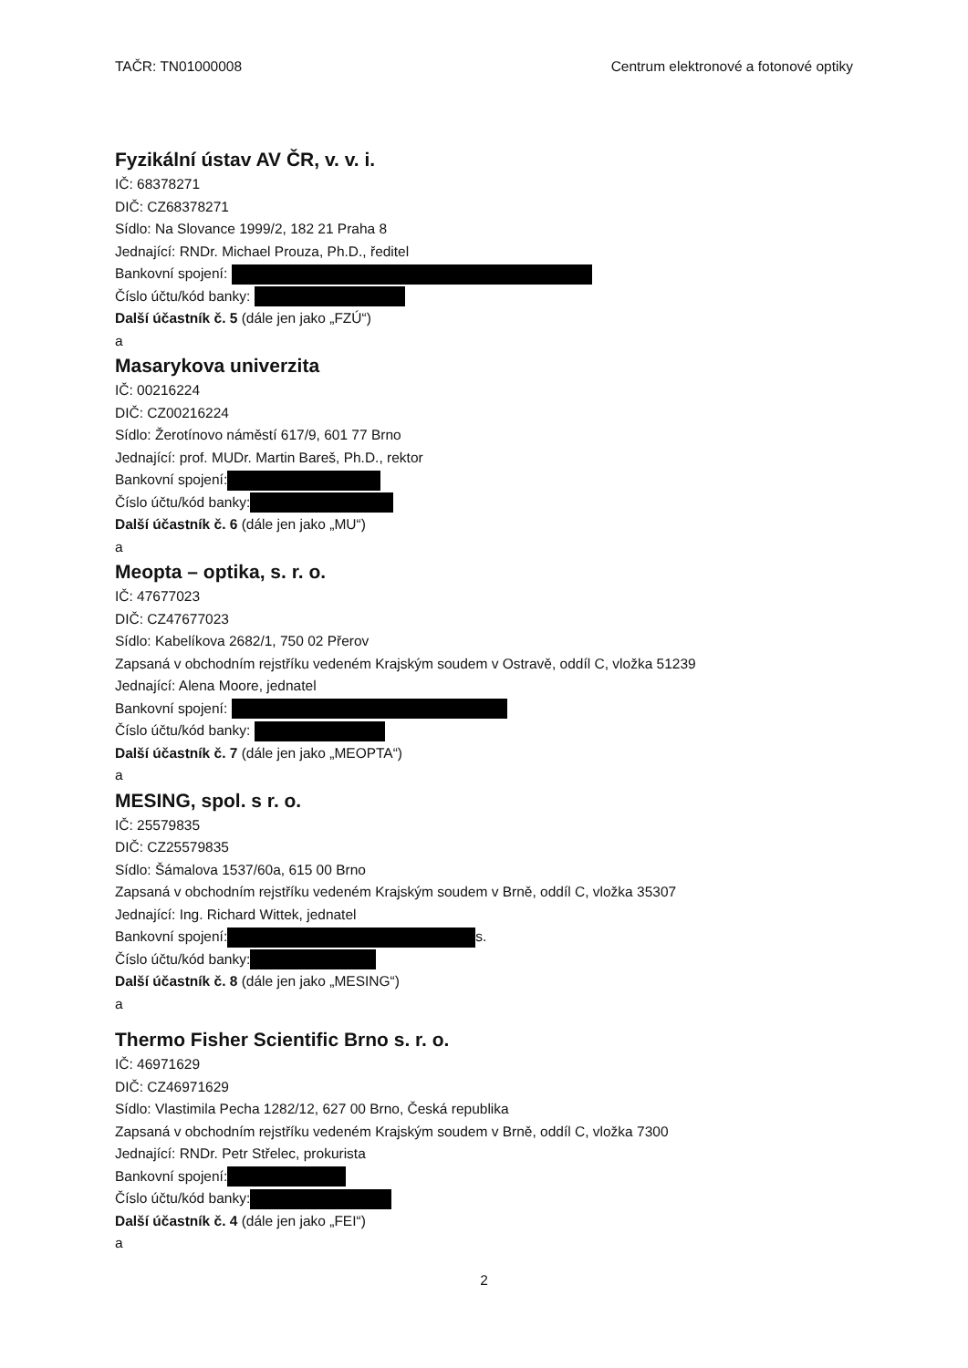TAČR: TN01000008 Centrum elektronové a fotonové optiky
Fyzikální ústav AV ČR, v. v. i.
IČ: 68378271
DIČ: CZ68378271
Sídlo: Na Slovance 1999/2, 182 21 Praha 8
Jednající: RNDr. Michael Prouza, Ph.D., ředitel
Bankovní spojení:
Číslo účtu/kód banky:
Další účastník č. 5 (dále jen jako „FZÚ“)
a
Masarykova univerzita
IČ: 00216224
DIČ: CZ00216224
Sídlo: Žerotínovo náměstí 617/9, 601 77 Brno
Jednající: prof. MUDr. Martin Bareš, Ph.D., rektor
Bankovní spojení:
Číslo účtu/kód banky:
Další účastník č. 6 (dále jen jako „MU“)
a
Meopta – optika, s. r. o.
IČ: 47677023
DIČ: CZ47677023
Sídlo: Kabelíkova 2682/1, 750 02 Přerov
Zapsaná v obchodním rejstříku vedeném Krajským soudem v Ostravě, oddíl C, vložka 51239
Jednající: Alena Moore, jednatel
Bankovní spojení:
Číslo účtu/kód banky:
Další účastník č. 7 (dále jen jako „MEOPTA“)
a
MESING, spol. s r. o.
IČ: 25579835
DIČ: CZ25579835
Sídlo: Šámalova 1537/60a, 615 00 Brno
Zapsaná v obchodním rejstříku vedeném Krajským soudem v Brně, oddíl C, vložka 35307
Jednající: Ing. Richard Wittek, jednatel
Bankovní spojení: s.
Číslo účtu/kód banky:
Další účastník č. 8 (dále jen jako „MESING“)
a
Thermo Fisher Scientific Brno s. r. o.
IČ: 46971629
DIČ: CZ46971629
Sídlo: Vlastimila Pecha 1282/12, 627 00 Brno, Česká republika
Zapsaná v obchodním rejstříku vedeném Krajským soudem v Brně, oddíl C, vložka 7300
Jednající: RNDr. Petr Střelec, prokurista
Bankovní spojení:
Číslo účtu/kód banky:
Další účastník č. 4 (dále jen jako „FEI“)
a
2